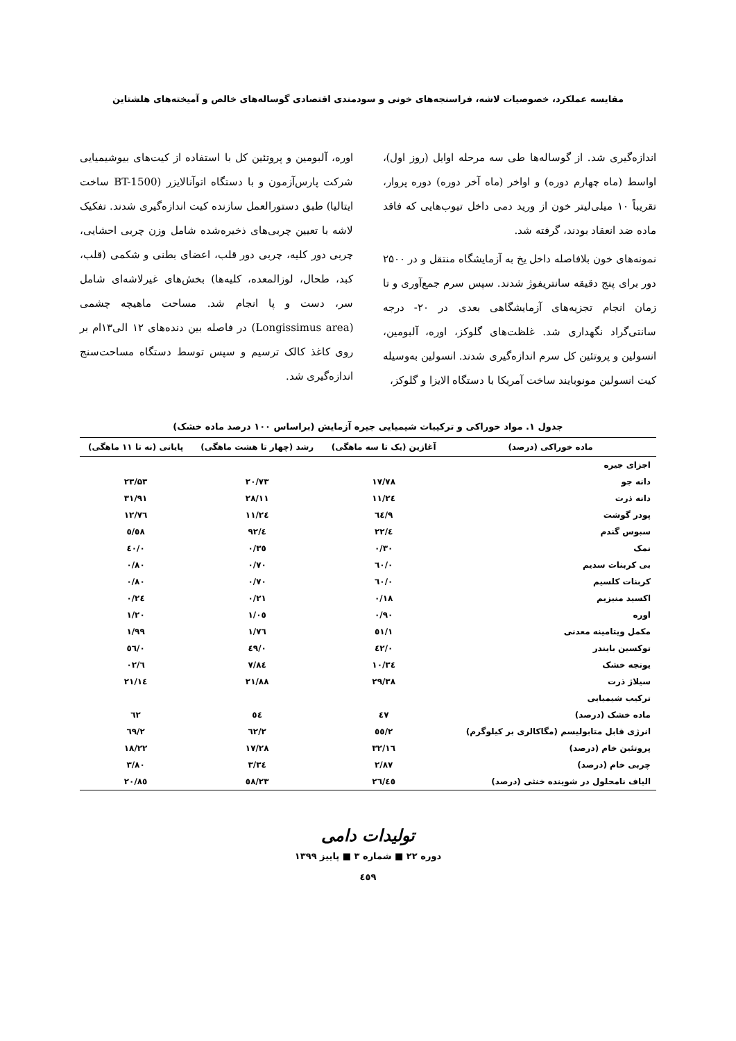مقایسه عملکرد، خصوصیات لاشه، فراسنجه‌های خونی و سودمندی اقتصادی گوساله‌های خالص و آمیخته‌های هلشتاین
اندازه‌گیری شد. از گوساله‌ها طی سه مرحله اوایل (روز اول)، اواسط (ماه چهارم دوره) و اواخر (ماه آخر دوره) دوره پروار، تقریباً ۱۰ میلی‌لیتر خون از ورید دمی داخل تیوب‌هایی که فاقد ماده ضد انعقاد بودند، گرفته شد.
نمونه‌های خون بلافاصله داخل یخ به آزمایشگاه منتقل و در ۲۵۰۰ دور برای پنج دقیقه سانتریفوژ شدند. سپس سرم جمع‌آوری و تا زمان انجام تجزیه‌های آزمایشگاهی بعدی در ۲۰- درجه سانتی‌گراد نگهداری شد. غلظت‌های گلوکز، اوره، آلبومین، انسولین و پروتئین کل سرم اندازه‌گیری شدند. انسولین به‌وسیله کیت انسولین مونوبایند ساخت آمریکا با دستگاه الایزا و گلوکز،
اوره، آلبومین و پروتئین کل با استفاده از کیت‌های بیوشیمیایی شرکت پارس‌آزمون و با دستگاه اتوآنالایزر (BT-1500 ساخت ایتالیا) طبق دستورالعمل سازنده کیت اندازه‌گیری شدند. تفکیک لاشه با تعیین چربی‌های ذخیره‌شده شامل وزن چربی احشایی، چربی دور کلیه، چربی دور قلب، اعضای بطنی و شکمی (قلب، کبد، طحال، لوزالمعده، کلیه‌ها) بخش‌های غیرلاشه‌ای شامل سر، دست و پا انجام شد. مساحت ماهیچه چشمی (Longissimus area) در فاصله بین دنده‌های ۱۲ الی۱۳ام بر روی کاغذ کالک ترسیم و سپس توسط دستگاه مساحت‌سنج اندازه‌گیری شد.
جدول ۱. مواد خوراکی و ترکیبات شیمیایی جیره آزمایش (براساس ۱۰۰ درصد ماده خشک)
| ماده خوراکی (درصد) | آغازین (یک تا سه ماهگی) | رشد (چهار تا هشت ماهگی) | پایانی (نه تا ۱۱ ماهگی) |
| --- | --- | --- | --- |
| اجزای جیره | | | |
| دانه جو | ۱۷/۷۸ | ۲۰/۷۳ | ۲۳/۵۳ |
| دانه ذرت | ۲٤/۱۱ | ۲۸/۱۱ | ۳۱/۹۱ |
| پودر گوشت | ۹/٦٤ | ۱۱/۲٤ | ۱۲/۷٦ |
| سبوس گندم | ٤/۲۲ | ٤/۹۲ | ٥/٥۸ |
| نمک | ۰/۳۰ | ۰/۳٥ | ۰/٤۰ |
| بی کربنات سدیم | ۰/٦۰ | ۰/۷۰ | ۰/۸۰ |
| کربنات کلسیم | ۰/٦۰ | ۰/۷۰ | ۰/۸۰ |
| اکسید منیزیم | ۰/۱۸ | ۰/۲۱ | ۰/۲٤ |
| اوره | ۰/۹۰ | ۱/۰٥ | ۱/۲۰ |
| مکمل ویتامینه معدنی | ۱/٥۱ | ۱/۷٦ | ۱/۹۹ |
| توکسین بایندر | ۰/٤۲ | ۰/٤۹ | ۰/٥٦ |
| یونجه خشک | ۱۰/۳٤ | ۷/۸٤ | ٦/۰۲ |
| سیلاژ ذرت | ۲۹/۳۸ | ۲۱/۸۸ | ۱٤/۲۱ |
| ترکیب شیمیایی | | | |
| ماده خشک (درصد) | ٤۷ | ٥٤ | ٦۲ |
| انرژی قابل متابولیسم (مگاکالری بر کیلوگرم) | ۲/٥٥ | ۲/٦۲ | ۲/٦۹ |
| پروتئین خام (درصد) | ۱٦/۳۲ | ۱۷/۲۸ | ۱۸/۲۲ |
| چربی خام (درصد) | ۲/۸۷ | ۳/۳٤ | ۳/۸۰ |
| الیاف نامحلول در شوینده خنثی (درصد) | ۲٦/٤٥ | ۲۳/٥۸ | ۲۰/۸٥ |
تولیدات دامی
دوره ۲۲ ■ شماره ۳ ■ پاییز ۱۳۹۹
٤٥۹